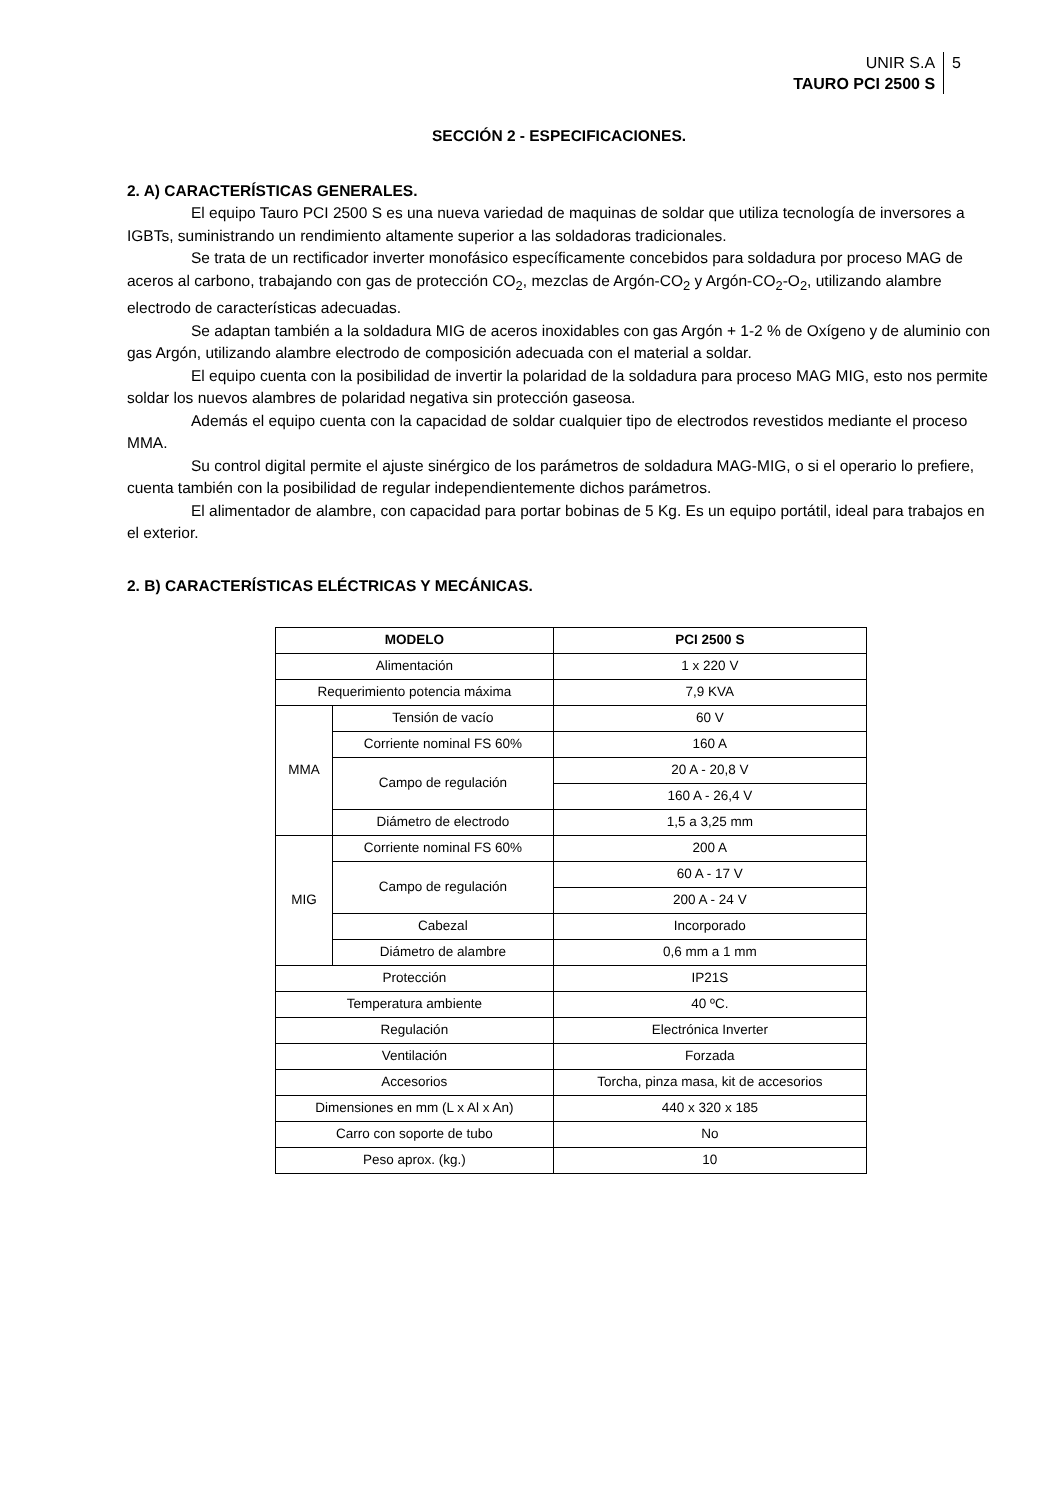UNIR S.A
TAURO PCI 2500 S
5
SECCIÓN 2 - ESPECIFICACIONES.
2. A) CARACTERÍSTICAS GENERALES.
El equipo Tauro PCI 2500 S es una nueva variedad de maquinas de soldar que utiliza tecnología de inversores a IGBTs, suministrando un rendimiento altamente superior a las soldadoras tradicionales.
Se trata de un rectificador inverter monofásico específicamente concebidos para soldadura por proceso MAG de aceros al carbono, trabajando con gas de protección CO<sub>2</sub>, mezclas de Argón-CO<sub>2</sub> y Argón-CO<sub>2</sub>-O<sub>2</sub>, utilizando alambre electrodo de características adecuadas.
Se adaptan también a la soldadura MIG de aceros inoxidables con gas Argón + 1-2 % de Oxígeno y de aluminio con gas Argón, utilizando alambre electrodo de composición adecuada con el material a soldar.
El equipo cuenta con la posibilidad de invertir la polaridad de la soldadura para proceso MAG MIG, esto nos permite soldar los nuevos alambres de polaridad negativa sin protección gaseosa.
Además el equipo cuenta con la capacidad de soldar cualquier tipo de electrodos revestidos mediante el proceso MMA.
Su control digital permite el ajuste sinérgico de los parámetros de soldadura MAG-MIG, o si el operario lo prefiere, cuenta también con la posibilidad de regular independientemente dichos parámetros.
El alimentador de alambre, con capacidad para portar bobinas de 5 Kg. Es un equipo portátil, ideal para trabajos en el exterior.
2. B) CARACTERÍSTICAS ELÉCTRICAS Y MECÁNICAS.
| MODELO | | PCI 2500 S |
| --- | --- | --- |
| Alimentación | | 1 x 220 V |
| Requerimiento potencia máxima | | 7,9 KVA |
| MMA | Tensión de vacío | 60 V |
| | Corriente nominal FS 60% | 160 A |
| | Campo de regulación | 20 A - 20,8 V |
| | | 160 A - 26,4 V |
| | Diámetro de electrodo | 1,5 a 3,25 mm |
| MIG | Corriente nominal FS 60% | 200 A |
| | Campo de regulación | 60 A - 17 V |
| | | 200 A - 24 V |
| | Cabezal | Incorporado |
| | Diámetro de alambre | 0,6 mm a 1 mm |
| Protección | | IP21S |
| Temperatura ambiente | | 40 ºC. |
| Regulación | | Electrónica Inverter |
| Ventilación | | Forzada |
| Accesorios | | Torcha, pinza masa, kit de accesorios |
| Dimensiones en mm (L x Al x An) | | 440 x 320 x 185 |
| Carro con soporte de tubo | | No |
| Peso aprox. (kg.) | | 10 |